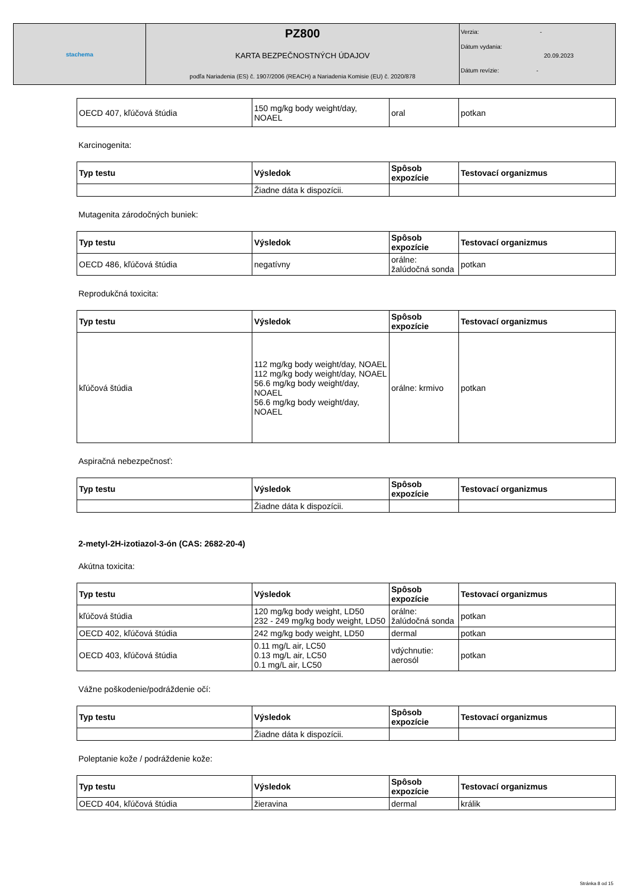| stachema | PZ800 KARTA BEZPEČNOSTNÝCH ÚDAJOV podľa Nariadenia (ES) č. 1907/2006 (REACH) a Nariadenia Komisie (EU) č. 2020/878 | Verzia: - Dátum vydania: 20.09.2023 Dátum revízie: - |
| OECD 407, kľúčová štúdia | 150 mg/kg body weight/day, NOAEL | oral | potkan |
Karcinogenita:
| Typ testu | Výsledok | Spôsob expozície | Testovací organizmus |
| --- | --- | --- | --- |
| | Žiadne dáta k dispozícii. | | |
Mutagenita zárodočných buniek:
| Typ testu | Výsledok | Spôsob expozície | Testovací organizmus |
| --- | --- | --- | --- |
| OECD 486, kľúčová štúdia | negatívny | orálne: žalúdočná sonda | potkan |
Reprodukčná toxicita:
| Typ testu | Výsledok | Spôsob expozície | Testovací organizmus |
| --- | --- | --- | --- |
| kľúčová štúdia | 112 mg/kg body weight/day, NOAEL 112 mg/kg body weight/day, NOAEL 56.6 mg/kg body weight/day, NOAEL 56.6 mg/kg body weight/day, NOAEL | orálne: krmivo | potkan |
Aspiračná nebezpečnosť:
| Typ testu | Výsledok | Spôsob expozície | Testovací organizmus |
| --- | --- | --- | --- |
| | Žiadne dáta k dispozícii. | | |
2-metyl-2H-izotiazol-3-ón (CAS: 2682-20-4)
Akútna toxicita:
| Typ testu | Výsledok | Spôsob expozície | Testovací organizmus |
| --- | --- | --- | --- |
| kľúčová štúdia | 120 mg/kg body weight, LD50 232 - 249 mg/kg body weight, LD50 | orálne: žalúdočná sonda | potkan |
| OECD 402, kľúčová štúdia | 242 mg/kg body weight, LD50 | dermal | potkan |
| OECD 403, kľúčová štúdia | 0.11 mg/L air, LC50 0.13 mg/L air, LC50 0.1 mg/L air, LC50 | vdýchnutie: aerosól | potkan |
Vážne poškodenie/podráždenie očí:
| Typ testu | Výsledok | Spôsob expozície | Testovací organizmus |
| --- | --- | --- | --- |
| | Žiadne dáta k dispozícii. | | |
Poleptanie kože / podráždenie kože:
| Typ testu | Výsledok | Spôsob expozície | Testovací organizmus |
| --- | --- | --- | --- |
| OECD 404, kľúčová štúdia | žieravina | dermal | králik |
Stránka 8 od 15